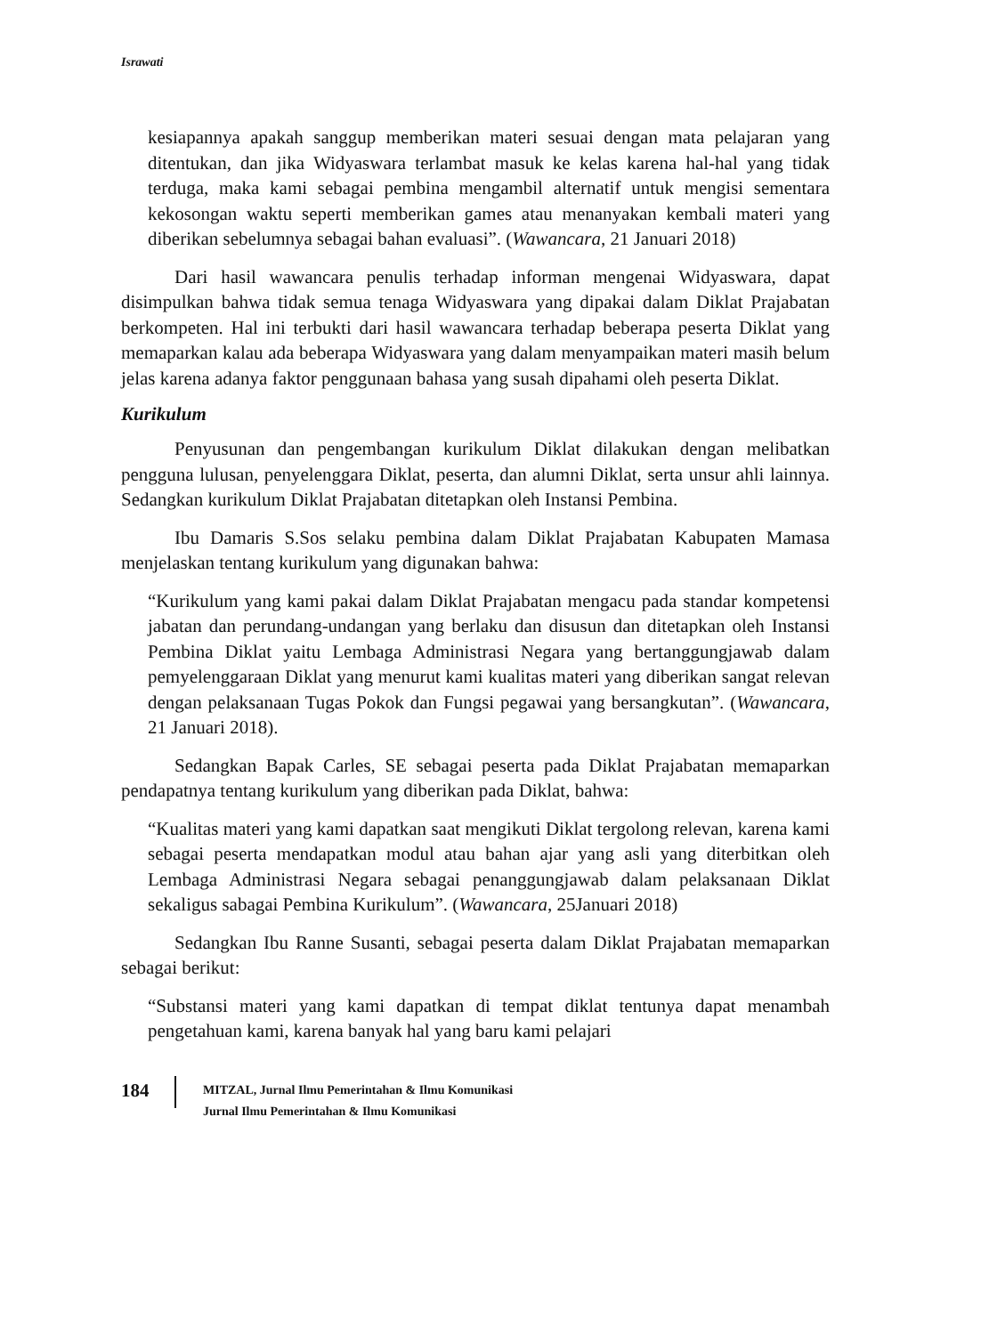Israwati
kesiapannya apakah sanggup memberikan materi sesuai dengan mata pelajaran yang ditentukan, dan jika Widyaswara terlambat masuk ke kelas karena hal-hal yang tidak terduga, maka kami sebagai pembina mengambil alternatif untuk mengisi sementara kekosongan waktu seperti memberikan games atau menanyakan kembali materi yang diberikan sebelumnya sebagai bahan evaluasi”. (Wawancara, 21 Januari 2018)
Dari hasil wawancara penulis terhadap informan mengenai Widyaswara, dapat disimpulkan bahwa tidak semua tenaga Widyaswara yang dipakai dalam Diklat Prajabatan berkompeten. Hal ini terbukti dari hasil wawancara terhadap beberapa peserta Diklat yang memaparkan kalau ada beberapa Widyaswara yang dalam menyampaikan materi masih belum jelas karena adanya faktor penggunaan bahasa yang susah dipahami oleh peserta Diklat.
Kurikulum
Penyusunan dan pengembangan kurikulum Diklat dilakukan dengan melibatkan pengguna lulusan, penyelenggara Diklat, peserta, dan alumni Diklat, serta unsur ahli lainnya. Sedangkan kurikulum Diklat Prajabatan ditetapkan oleh Instansi Pembina.
Ibu Damaris S.Sos selaku pembina dalam Diklat Prajabatan Kabupaten Mamasa menjelaskan tentang kurikulum yang digunakan bahwa:
“Kurikulum yang kami pakai dalam Diklat Prajabatan mengacu pada standar kompetensi jabatan dan perundang-undangan yang berlaku dan disusun dan ditetapkan oleh Instansi Pembina Diklat yaitu Lembaga Administrasi Negara yang bertanggungjawab dalam pemyelenggaraan Diklat yang menurut kami kualitas materi yang diberikan sangat relevan dengan pelaksanaan Tugas Pokok dan Fungsi pegawai yang bersangkutan”. (Wawancara, 21 Januari 2018).
Sedangkan Bapak Carles, SE sebagai peserta pada Diklat Prajabatan memaparkan pendapatnya tentang kurikulum yang diberikan pada Diklat, bahwa:
“Kualitas materi yang kami dapatkan saat mengikuti Diklat tergolong relevan, karena kami sebagai peserta mendapatkan modul atau bahan ajar yang asli yang diterbitkan oleh Lembaga Administrasi Negara sebagai penanggungjawab dalam pelaksanaan Diklat sekaligus sabagai Pembina Kurikulum”. (Wawancara, 25Januari 2018)
Sedangkan Ibu Ranne Susanti, sebagai peserta dalam Diklat Prajabatan memaparkan sebagai berikut:
“Substansi materi yang kami dapatkan di tempat diklat tentunya dapat menambah pengetahuan kami, karena banyak hal yang baru kami pelajari
184
MITZAL, Jurnal Ilmu Pemerintahan & Ilmu Komunikasi
Jurnal Ilmu Pemerintahan & Ilmu Komunikasi